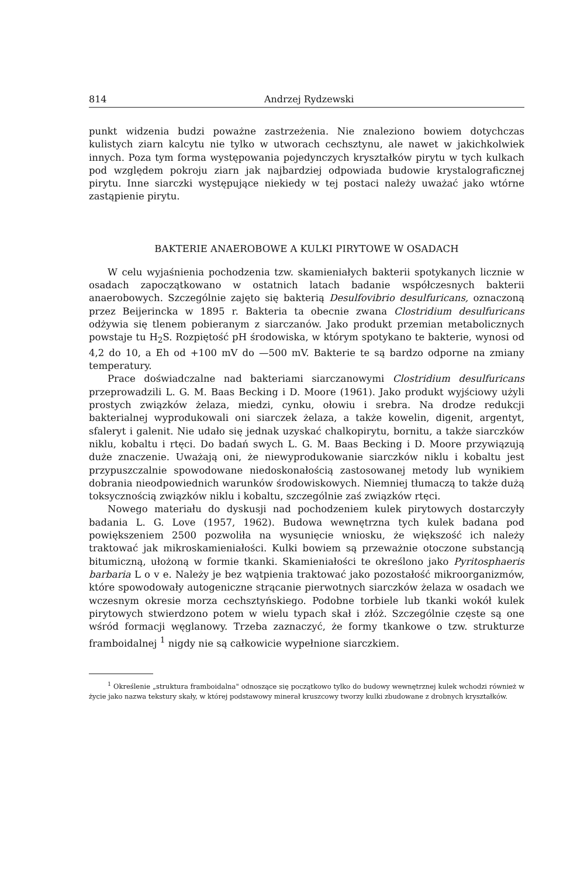814 Andrzej Rydzewski
punkt widzenia budzi poważne zastrzeżenia. Nie znaleziono bowiem dotychczas kulistych ziarn kalcytu nie tylko w utworach cechsztynu, ale nawet w jakichkolwiek innych. Poza tym forma występowania pojedynczych kryształków pirytu w tych kulkach pod względem pokroju ziarn jak najbardziej odpowiada budowie krystalograficznej pirytu. Inne siarczki występujące niekiedy w tej postaci należy uważać jako wtórne zastąpienie pirytu.
BAKTERIE ANAEROBOWE A KULKI PIRYTOWE W OSADACH
W celu wyjaśnienia pochodzenia tzw. skamieniałych bakterii spotykanych licznie w osadach zapoczątkowano w ostatnich latach badanie współczesnych bakterii anaerobowych. Szczególnie zajęto się bakterią Desulfovibrio desulfuricans, oznaczoną przez Beijerincka w 1895 r. Bakteria ta obecnie zwana Clostridium desulfuricans odżywia się tlenem pobieranym z siarczanów. Jako produkt przemian metabolicznych powstaje tu H<sub>2</sub>S. Rozpiętość pH środowiska, w którym spotykano te bakterie, wynosi od 4,2 do 10, a Eh od +100 mV do —500 mV. Bakterie te są bardzo odporne na zmiany temperatury.
Prace doświadczalne nad bakteriami siarczanowymi Clostridium desulfuricans przeprowadzili L. G. M. Baas Becking i D. Moore (1961). Jako produkt wyjściowy użyli prostych związków żelaza, miedzi, cynku, ołowiu i srebra. Na drodze redukcji bakterialnej wyprodukowali oni siarczek żelaza, a także kowelin, digenit, argentyt, sfaleryt i galenit. Nie udało się jednak uzyskać chalkopirytu, bornitu, a także siarczków niklu, kobaltu i rtęci. Do badań swych L. G. M. Baas Becking i D. Moore przywiązują duże znaczenie. Uważają oni, że niewyprodukowanie siarczków niklu i kobaltu jest przypuszczalnie spowodowane niedoskonałością zastosowanej metody lub wynikiem dobrania nieodpowiednich warunków środowiskowych. Niemniej tłumaczą to także dużą toksycznością związków niklu i kobaltu, szczególnie zaś związków rtęci.
Nowego materiału do dyskusji nad pochodzeniem kulek pirytowych dostarczyły badania L. G. Love (1957, 1962). Budowa wewnętrzna tych kulek badana pod powiększeniem 2500 pozwoliła na wysunięcie wniosku, że większość ich należy traktować jak mikroskamieniałości. Kulki bowiem są przeważnie otoczone substancją bitumiczną, ułożoną w formie tkanki. Skamieniałości te określono jako Pyritosphaeris barbaria L o v e. Należy je bez wątpienia traktować jako pozostałość mikroorganizmów, które spowodowały autogeniczne strącanie pierwotnych siarczków żelaza w osadach we wczesnym okresie morza cechsztyńskiego. Podobne torbiele lub tkanki wokół kulek pirytowych stwierdzono potem w wielu typach skał i złóż. Szczególnie częste są one wśród formacji węglanowy. Trzeba zaznaczyć, że formy tkankowe o tzw. strukturze framboidalnej <sup>1</sup> nigdy nie są całkowicie wypełnione siarczkiem.
<sup>1</sup> Określenie „struktura framboidalna" odnoszące się początkowo tylko do budowy wewnętrznej kulek wchodzi również w życie jako nazwa tekstury skały, w której podstawowy minerał kruszcowy tworzy kulki zbudowane z drobnych kryształków.